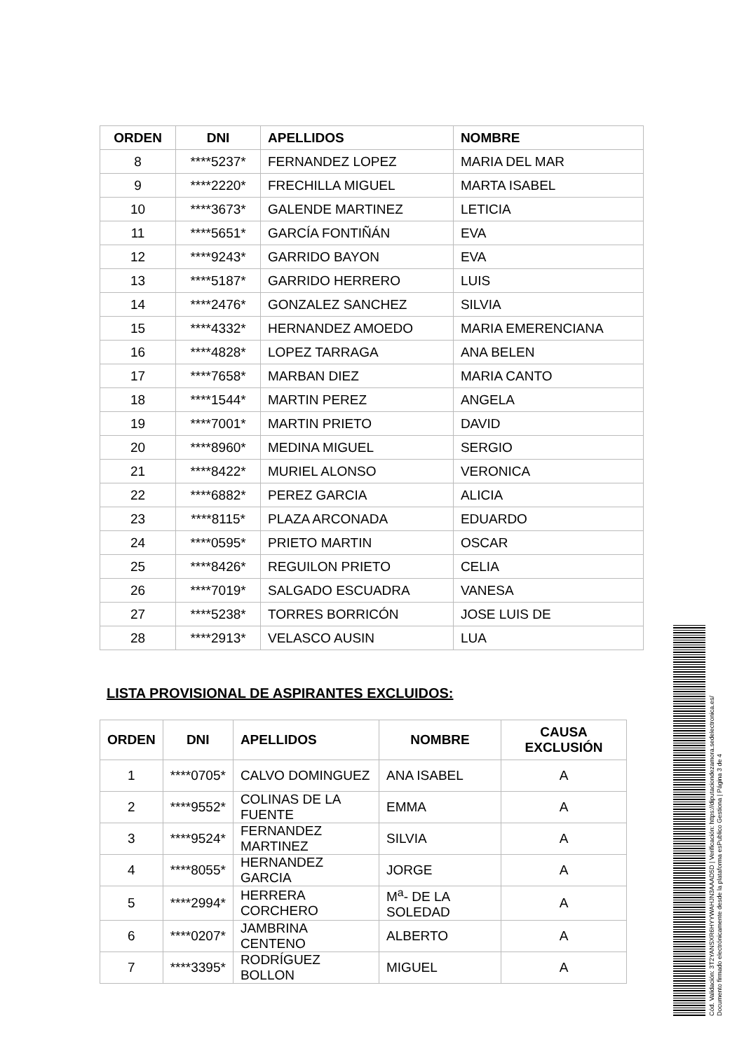| ORDEN | DNI | APELLIDOS | NOMBRE |
| --- | --- | --- | --- |
| 8 | ****5237* | FERNANDEZ LOPEZ | MARIA DEL MAR |
| 9 | ****2220* | FRECHILLA MIGUEL | MARTA ISABEL |
| 10 | ****3673* | GALENDE MARTINEZ | LETICIA |
| 11 | ****5651* | GARCÍA FONTIÑÁN | EVA |
| 12 | ****9243* | GARRIDO BAYON | EVA |
| 13 | ****5187* | GARRIDO HERRERO | LUIS |
| 14 | ****2476* | GONZALEZ SANCHEZ | SILVIA |
| 15 | ****4332* | HERNANDEZ AMOEDO | MARIA EMERENCIANA |
| 16 | ****4828* | LOPEZ TARRAGA | ANA BELEN |
| 17 | ****7658* | MARBAN DIEZ | MARIA CANTO |
| 18 | ****1544* | MARTIN PEREZ | ANGELA |
| 19 | ****7001* | MARTIN PRIETO | DAVID |
| 20 | ****8960* | MEDINA MIGUEL | SERGIO |
| 21 | ****8422* | MURIEL ALONSO | VERONICA |
| 22 | ****6882* | PEREZ GARCIA | ALICIA |
| 23 | ****8115* | PLAZA ARCONADA | EDUARDO |
| 24 | ****0595* | PRIETO MARTIN | OSCAR |
| 25 | ****8426* | REGUILON PRIETO | CELIA |
| 26 | ****7019* | SALGADO ESCUADRA | VANESA |
| 27 | ****5238* | TORRES BORRICÓN | JOSE LUIS DE |
| 28 | ****2913* | VELASCO AUSIN | LUA |
LISTA PROVISIONAL DE ASPIRANTES EXCLUIDOS:
| ORDEN | DNI | APELLIDOS | NOMBRE | CAUSA EXCLUSIÓN |
| --- | --- | --- | --- | --- |
| 1 | ****0705* | CALVO DOMINGUEZ | ANA ISABEL | A |
| 2 | ****9552* | COLINAS DE LA FUENTE | EMMA | A |
| 3 | ****9524* | FERNANDEZ MARTINEZ | SILVIA | A |
| 4 | ****8055* | HERNANDEZ GARCIA | JORGE | A |
| 5 | ****2994* | HERRERA CORCHERO | M<sup>a</sup>- DE LA SOLEDAD | A |
| 6 | ****0207* | JAMBRINA CENTENO | ALBERTO | A |
| 7 | ****3395* | RODRÍGUEZ BOLLON | MIGUEL | A |
Cód. Validación: 3T2YANSXR6HYYWAHJN3AAAD5D | Verificación: https://diputaciondezamora.sedelectronica.es/
Documento firmado electrónicamente desde la plataforma esPublico Gestiona | Página 3 de 4